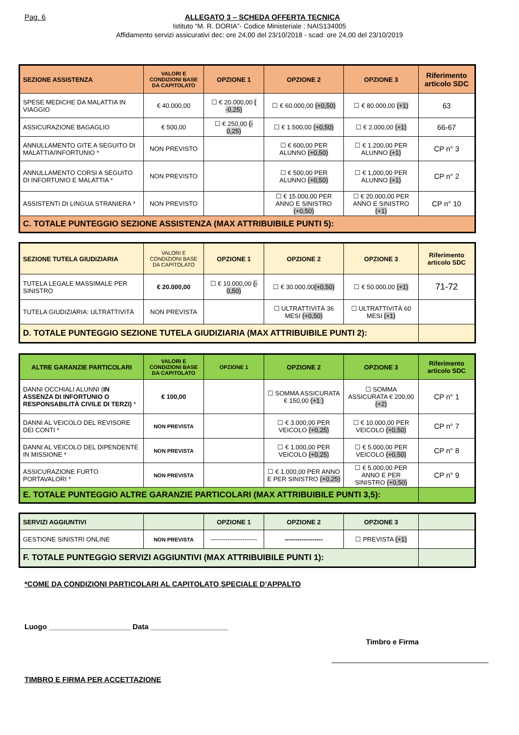Pag. 6 ALLEGATO 3 – SCHEDA OFFERTA TECNICA
Istituto “M. R. DORIA”- Codice Ministeriale : NAIS134005
Affidamento servizi assicurativi dec: ore 24,00 del 23/10/2018 - scad: ore 24,00 del 23/10/2019
| SEZIONE ASSISTENZA | VALORI E CONDIZIONI BASE DA CAPITOLATO | OPZIONE 1 | OPZIONE 2 | OPZIONE 3 | Riferimento articolo SDC |
| --- | --- | --- | --- | --- | --- |
| SPESE MEDICHE DA MALATTIA IN VIAGGIO | € 40.000,00 | ☐ € 20.000,00 ( -0,25) | ☐ € 60.000,00 (+0,50) | ☐ € 80.000,00 (+1) | 63 |
| ASSICURAZIONE BAGAGLIO | € 500,00 | ☐ € 250,00 (- 0,25) | ☐ € 1.500,00 (+0,50) | ☐ € 2.000,00 (+1) | 66-67 |
| ANNULLAMENTO GITE A SEGUITO DI MALATTIA/INFORTUNIO * | NON PREVISTO | | ☐ € 600,00 PER ALUNNO (+0,50) | ☐ € 1.200,00 PER ALUNNO (+1) | CP n° 3 |
| ANNULLAMENTO CORSI A SEGUITO DI INFORTUNIO E MALATTIA * | NON PREVISTO | | ☐ € 500,00 PER ALUNNO (+0,50) | ☐ € 1,000,00 PER ALUNNO (+1) | CP n° 2 |
| ASSISTENTI DI LINGUA STRANIERA * | NON PREVISTO | | ☐ € 15.000,00 PER ANNO E SINISTRO (+0,50) | ☐ € 20.000,00 PER ANNO E SINISTRO (+1) | CP n° 10 |
| C. TOTALE PUNTEGGIO SEZIONE ASSISTENZA (MAX ATTRIBUIBILE PUNTI 5): | | | | | |
| SEZIONE TUTELA GIUDIZIARIA | VALORI E CONDIZIONI BASE DA CAPITOLATO | OPZIONE 1 | OPZIONE 2 | OPZIONE 3 | Riferimento articolo SDC |
| --- | --- | --- | --- | --- | --- |
| TUTELA LEGALE MASSIMALE PER SINISTRO | € 20.000,00 | ☐ € 10.000,00 (- 0,50) | ☐ € 30.000,00 (+0,50) | ☐ € 50.000,00 (+1) | 71-72 |
| TUTELA GIUDIZIARIA: ULTRATTIVITÀ | NON PREVISTA | | ☐ ULTRATTIVITÀ 36 MESI (+0,50) | ☐ ULTRATTIVITÀ 60 MESI (+1) | |
| D. TOTALE PUNTEGGIO SEZIONE TUTELA GIUDIZIARIA (MAX ATTRIBUIBILE PUNTI 2): | | | | | |
| ALTRE GARANZIE PARTICOLARI | VALORI E CONDIZIONI BASE DA CAPITOLATO | OPZIONE 1 | OPZIONE 2 | OPZIONE 3 | Riferimento articolo SDC |
| --- | --- | --- | --- | --- | --- |
| DANNI OCCHIALI ALUNNI ( IN ASSENZA DI INFORTUNIO O RESPONSABILITÀ CIVILE DI TERZI) * | € 100,00 | | ☐ SOMMA ASSICURATA € 150,00 (+1 ) | ☐ SOMMA ASSICURATA € 200,00 (+2) | CP n° 1 |
| DANNI AL VEICOLO DEL REVISORE DEI CONTI * | NON PREVISTA | | ☐ € 3.000,00 PER VEICOLO (+0,25) | ☐ € 10.000,00 PER VEICOLO (+0,50) | CP n° 7 |
| DANNI AL VEICOLO DEL DIPENDENTE IN MISSIONE * | NON PREVISTA | | ☐ € 1.000,00 PER VEICOLO (+0,25) | ☐ € 5.000,00 PER VEICOLO (+0,50) | CP n° 8 |
| ASSICURAZIONE FURTO PORTAVALORI * | NON PREVISTA | | ☐ € 1.000,00 PER ANNO E PER SINISTRO (+0,25) | ☐ € 5.000,00 PER ANNO E PER SINISTRO (+0,50) | CP n° 9 |
| E. TOTALE PUNTEGGIO ALTRE GARANZIE PARTICOLARI (MAX ATTRIBUIBILE PUNTI 3,5): | | | | | |
| SERVIZI AGGIUNTIVI | | OPZIONE 1 | OPZIONE 2 | OPZIONE 3 | |
| --- | --- | --- | --- | --- | --- |
| GESTIONE SINISTRI ONLINE | NON PREVISTA | ---------------------- | ------------------ | ☐ PREVISTA (+1) | |
| F. TOTALE PUNTEGGIO SERVIZI AGGIUNTIVI (MAX ATTRIBUIBILE PUNTI 1): | | | | | |
*COME DA CONDIZIONI PARTICOLARI AL CAPITOLATO SPECIALE D’APPALTO
Luogo ____________________ Data ___________________
Timbro e Firma
____________________________________
TIMBRO E FIRMA PER ACCETTAZIONE